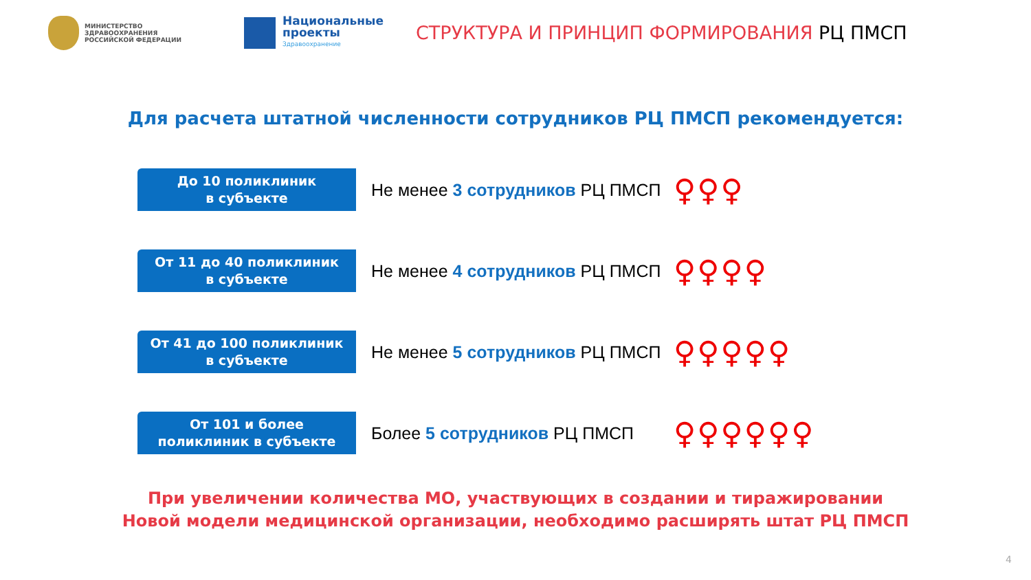МИНИСТЕРСТВО
ЗДРАВООХРАНЕНИЯ
РОССИЙСКОЙ ФЕДЕРАЦИИ
Национальные
проекты
Здравоохранение
СТРУКТУРА И ПРИНЦИП ФОРМИРОВАНИЯ РЦ ПМСП
Для расчета штатной численности сотрудников РЦ ПМСП рекомендуется:
До 10 поликлиник
в субъекте
Не менее 3 сотрудников РЦ ПМСП
♀♀♀
От 11 до 40 поликлиник
в субъекте
Не менее 4 сотрудников РЦ ПМСП
♀♀♀♀
От 41 до 100 поликлиник
в субъекте
Не менее 5 сотрудников РЦ ПМСП
♀♀♀♀♀
От 101 и более
поликлиник в субъекте
Более 5 сотрудников РЦ ПМСП
♀♀♀♀♀♀
При увеличении количества МО, участвующих в создании и тиражировании
Новой модели медицинской организации, необходимо расширять штат РЦ ПМСП
4